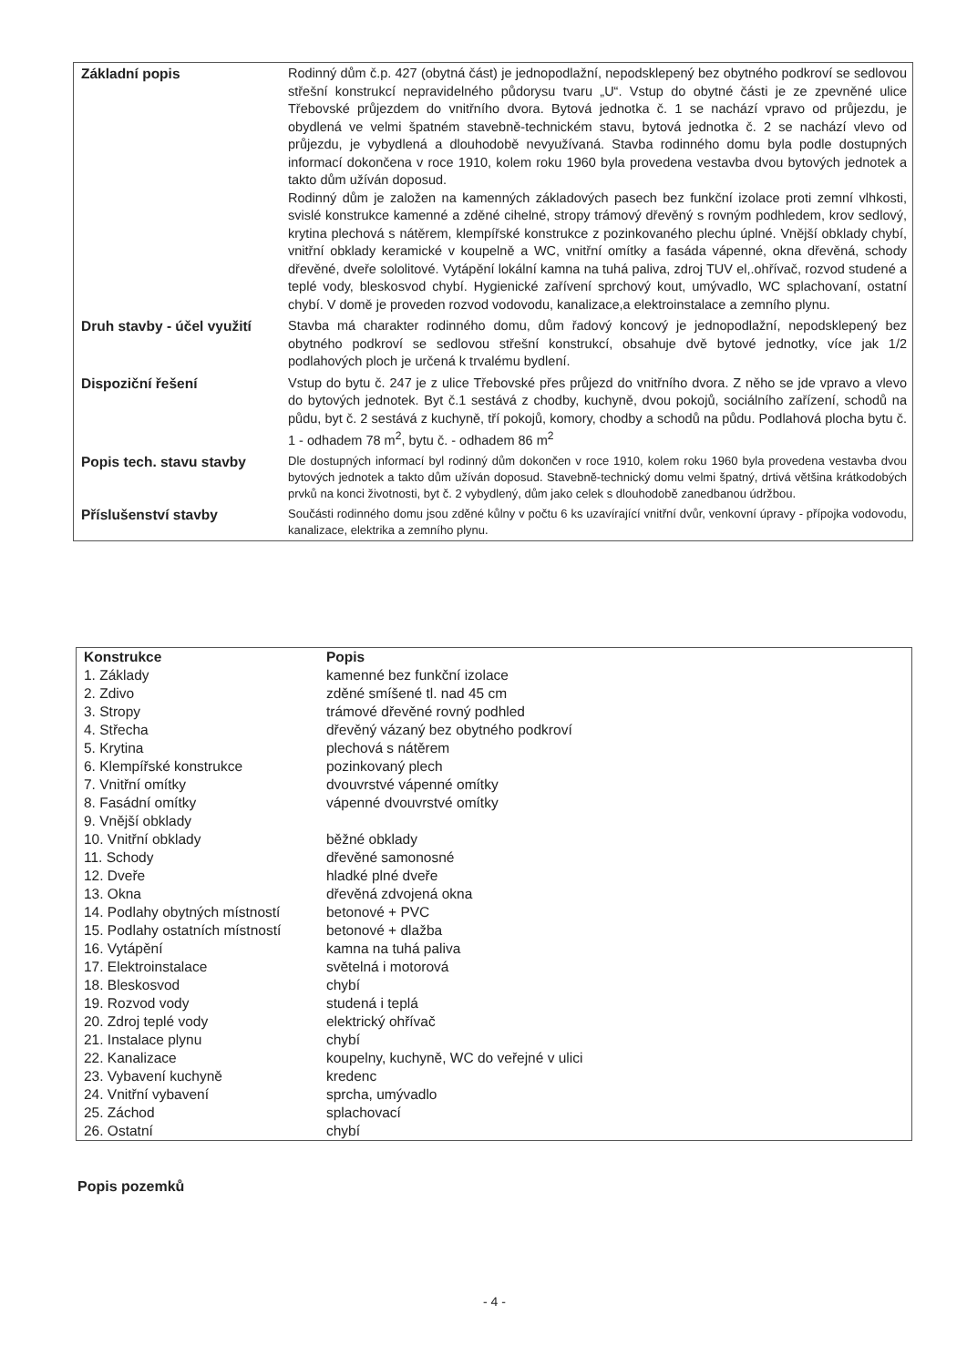| Základní popis | Rodinný dům č.p. 427 (obytná část) je jednopodlažní, nepodsklepený bez obytného podkroví se sedlovou střešní konstrukcí nepravidelného půdorysu tvaru „U“. Vstup do obytné části je ze zpevněné ulice Třebovské průjezdem do vnitřního dvora. Bytová jednotka č. 1 se nachází vpravo od průjezdu, je obydlená ve velmi špatném stavebně-technickém stavu, bytová jednotka č. 2 se nachází vlevo od průjezdu, je vybydlená a dlouhodobě nevyužívaná. Stavba rodinného domu byla podle dostupných informací dokončena v roce 1910, kolem roku 1960 byla provedena vestavba dvou bytových jednotek a takto dům užíván doposud. Rodinný dům je založen na kamenných základových pasech bez funkční izolace proti zemní vlhkosti, svislé konstrukce kamenné a zděné cihelné, stropy trámový dřevěný s rovným podhledem, krov sedlový, krytina plechová s nátěrem, klempířské konstrukce z pozinkovaného plechu úplné. Vnější obklady chybí, vnitřní obklady keramické v koupelně a WC, vnitřní omítky a fasáda vápenné, okna dřevěná, schody dřevěné, dveře sololitové. Vytápění lokální kamna na tuhá paliva, zdroj TUV el,.ohřívač, rozvod studené a teplé vody, bleskosvod chybí. Hygienické zařívení sprchový kout, umývadlo, WC splachovaní, ostatní chybí. V domě je proveden rozvod vodovodu, kanalizace,a elektroinstalace a zemního plynu. |
| Druh stavby - účel využití | Stavba má charakter rodinného domu, dům řadový koncový je jednopodlažní, nepodsklepený bez obytného podkroví se sedlovou střešní konstrukcí, obsahuje dvě bytové jednotky, více jak 1/2 podlahových ploch je určená k trvalému bydlení. |
| Dispoziční řešení | Vstup do bytu č. 247 je z ulice Třebovské přes průjezd do vnitřního dvora. Z něho se jde vpravo a vlevo do bytových jednotek. Byt č.1 sestává z chodby, kuchyně, dvou pokojů, sociálního zařízení, schodů na půdu, byt č. 2 sestává z kuchyně, tří pokojů, komory, chodby a schodů na půdu. Podlahová plocha bytu č. 1 - odhadem 78 m<sup>2</sup>, bytu č. - odhadem 86 m<sup>2</sup> |
| Popis tech. stavu stavby | Dle dostupných informací byl rodinný dům dokončen v roce 1910, kolem roku 1960 byla provedena vestavba dvou bytových jednotek a takto dům užíván doposud. Stavebně-technický domu velmi špatný, drtivá většina krátkodobých prvků na konci životnosti, byt č. 2 vybydlený, dům jako celek s dlouhodobě zanedbanou údržbou. |
| Příslušenství stavby | Součásti rodinného domu jsou zděné kůlny v počtu 6 ks uzavírající vnitřní dvůr, venkovní úpravy - přípojka vodovodu, kanalizace, elektrika a zemního plynu. |
| Konstrukce | Popis |
| --- | --- |
| 1. Základy | kamenné bez funkční izolace |
| 2. Zdivo | zděné smíšené tl. nad 45 cm |
| 3. Stropy | trámové dřevěné rovný podhled |
| 4. Střecha | dřevěný vázaný bez obytného podkroví |
| 5. Krytina | plechová s nátěrem |
| 6. Klempířské konstrukce | pozinkovaný plech |
| 7. Vnitřní omítky | dvouvrstvé vápenné omítky |
| 8. Fasádní omítky | vápenné dvouvrstvé omítky |
| 9. Vnější obklady | |
| 10. Vnitřní obklady | běžné obklady |
| 11. Schody | dřevěné samonosné |
| 12. Dveře | hladké plné dveře |
| 13. Okna | dřevěná zdvojená okna |
| 14. Podlahy obytných místností | betonové + PVC |
| 15. Podlahy ostatních místností | betonové + dlažba |
| 16. Vytápění | kamna na tuhá paliva |
| 17. Elektroinstalace | světelná i motorová |
| 18. Bleskosvod | chybí |
| 19. Rozvod vody | studená i teplá |
| 20. Zdroj teplé vody | elektrický ohřívač |
| 21. Instalace plynu | chybí |
| 22. Kanalizace | koupelny, kuchyně, WC do veřejné v ulici |
| 23. Vybavení kuchyně | kredenc |
| 24. Vnitřní vybavení | sprcha, umývadlo |
| 25. Záchod | splachovací |
| 26. Ostatní | chybí |
Popis pozemků
- 4 -